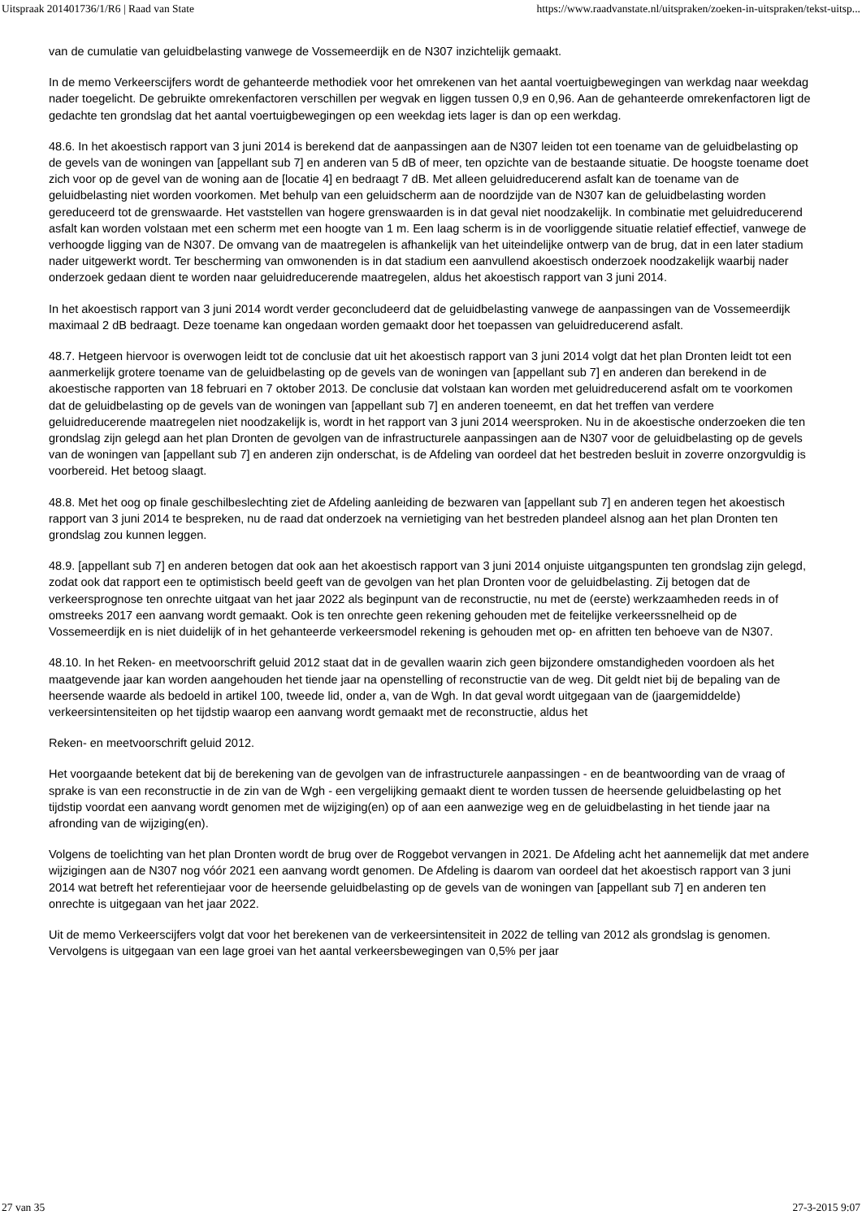Uitspraak 201401736/1/R6 | Raad van State https://www.raadvanstate.nl/uitspraken/zoeken-in-uitspraken/tekst-uitsp...
van de cumulatie van geluidbelasting vanwege de Vossemeerdijk en de N307 inzichtelijk gemaakt.
In de memo Verkeerscijfers wordt de gehanteerde methodiek voor het omrekenen van het aantal voertuigbewegingen van werkdag naar weekdag nader toegelicht. De gebruikte omrekenfactoren verschillen per wegvak en liggen tussen 0,9 en 0,96. Aan de gehanteerde omrekenfactoren ligt de gedachte ten grondslag dat het aantal voertuigbewegingen op een weekdag iets lager is dan op een werkdag.
48.6. In het akoestisch rapport van 3 juni 2014 is berekend dat de aanpassingen aan de N307 leiden tot een toename van de geluidbelasting op de gevels van de woningen van [appellant sub 7] en anderen van 5 dB of meer, ten opzichte van de bestaande situatie. De hoogste toename doet zich voor op de gevel van de woning aan de [locatie 4] en bedraagt 7 dB. Met alleen geluidreducerend asfalt kan de toename van de geluidbelasting niet worden voorkomen. Met behulp van een geluidscherm aan de noordzijde van de N307 kan de geluidbelasting worden gereduceerd tot de grenswaarde. Het vaststellen van hogere grenswaarden is in dat geval niet noodzakelijk. In combinatie met geluidreducerend asfalt kan worden volstaan met een scherm met een hoogte van 1 m. Een laag scherm is in de voorliggende situatie relatief effectief, vanwege de verhoogde ligging van de N307. De omvang van de maatregelen is afhankelijk van het uiteindelijke ontwerp van de brug, dat in een later stadium nader uitgewerkt wordt. Ter bescherming van omwonenden is in dat stadium een aanvullend akoestisch onderzoek noodzakelijk waarbij nader onderzoek gedaan dient te worden naar geluidreducerende maatregelen, aldus het akoestisch rapport van 3 juni 2014.
In het akoestisch rapport van 3 juni 2014 wordt verder geconcludeerd dat de geluidbelasting vanwege de aanpassingen van de Vossemeerdijk maximaal 2 dB bedraagt. Deze toename kan ongedaan worden gemaakt door het toepassen van geluidreducerend asfalt.
48.7. Hetgeen hiervoor is overwogen leidt tot de conclusie dat uit het akoestisch rapport van 3 juni 2014 volgt dat het plan Dronten leidt tot een aanmerkelijk grotere toename van de geluidbelasting op de gevels van de woningen van [appellant sub 7] en anderen dan berekend in de akoestische rapporten van 18 februari en 7 oktober 2013. De conclusie dat volstaan kan worden met geluidreducerend asfalt om te voorkomen dat de geluidbelasting op de gevels van de woningen van [appellant sub 7] en anderen toeneemt, en dat het treffen van verdere geluidreducerende maatregelen niet noodzakelijk is, wordt in het rapport van 3 juni 2014 weersproken. Nu in de akoestische onderzoeken die ten grondslag zijn gelegd aan het plan Dronten de gevolgen van de infrastructurele aanpassingen aan de N307 voor de geluidbelasting op de gevels van de woningen van [appellant sub 7] en anderen zijn onderschat, is de Afdeling van oordeel dat het bestreden besluit in zoverre onzorgvuldig is voorbereid. Het betoog slaagt.
48.8. Met het oog op finale geschilbeslechting ziet de Afdeling aanleiding de bezwaren van [appellant sub 7] en anderen tegen het akoestisch rapport van 3 juni 2014 te bespreken, nu de raad dat onderzoek na vernietiging van het bestreden plandeel alsnog aan het plan Dronten ten grondslag zou kunnen leggen.
48.9. [appellant sub 7] en anderen betogen dat ook aan het akoestisch rapport van 3 juni 2014 onjuiste uitgangspunten ten grondslag zijn gelegd, zodat ook dat rapport een te optimistisch beeld geeft van de gevolgen van het plan Dronten voor de geluidbelasting. Zij betogen dat de verkeersprognose ten onrechte uitgaat van het jaar 2022 als beginpunt van de reconstructie, nu met de (eerste) werkzaamheden reeds in of omstreeks 2017 een aanvang wordt gemaakt. Ook is ten onrechte geen rekening gehouden met de feitelijke verkeerssnelheid op de Vossemeerdijk en is niet duidelijk of in het gehanteerde verkeersmodel rekening is gehouden met op- en afritten ten behoeve van de N307.
48.10. In het Reken- en meetvoorschrift geluid 2012 staat dat in de gevallen waarin zich geen bijzondere omstandigheden voordoen als het maatgevende jaar kan worden aangehouden het tiende jaar na openstelling of reconstructie van de weg. Dit geldt niet bij de bepaling van de heersende waarde als bedoeld in artikel 100, tweede lid, onder a, van de Wgh. In dat geval wordt uitgegaan van de (jaargemiddelde) verkeersintensiteiten op het tijdstip waarop een aanvang wordt gemaakt met de reconstructie, aldus het
Reken- en meetvoorschrift geluid 2012.
Het voorgaande betekent dat bij de berekening van de gevolgen van de infrastructurele aanpassingen - en de beantwoording van de vraag of sprake is van een reconstructie in de zin van de Wgh - een vergelijking gemaakt dient te worden tussen de heersende geluidbelasting op het tijdstip voordat een aanvang wordt genomen met de wijziging(en) op of aan een aanwezige weg en de geluidbelasting in het tiende jaar na afronding van de wijziging(en).
Volgens de toelichting van het plan Dronten wordt de brug over de Roggebot vervangen in 2021. De Afdeling acht het aannemelijk dat met andere wijzigingen aan de N307 nog vóór 2021 een aanvang wordt genomen. De Afdeling is daarom van oordeel dat het akoestisch rapport van 3 juni 2014 wat betreft het referentiejaar voor de heersende geluidbelasting op de gevels van de woningen van [appellant sub 7] en anderen ten onrechte is uitgegaan van het jaar 2022.
Uit de memo Verkeerscijfers volgt dat voor het berekenen van de verkeersintensiteit in 2022 de telling van 2012 als grondslag is genomen. Vervolgens is uitgegaan van een lage groei van het aantal verkeersbewegingen van 0,5% per jaar
27 van 35 27-3-2015 9:07